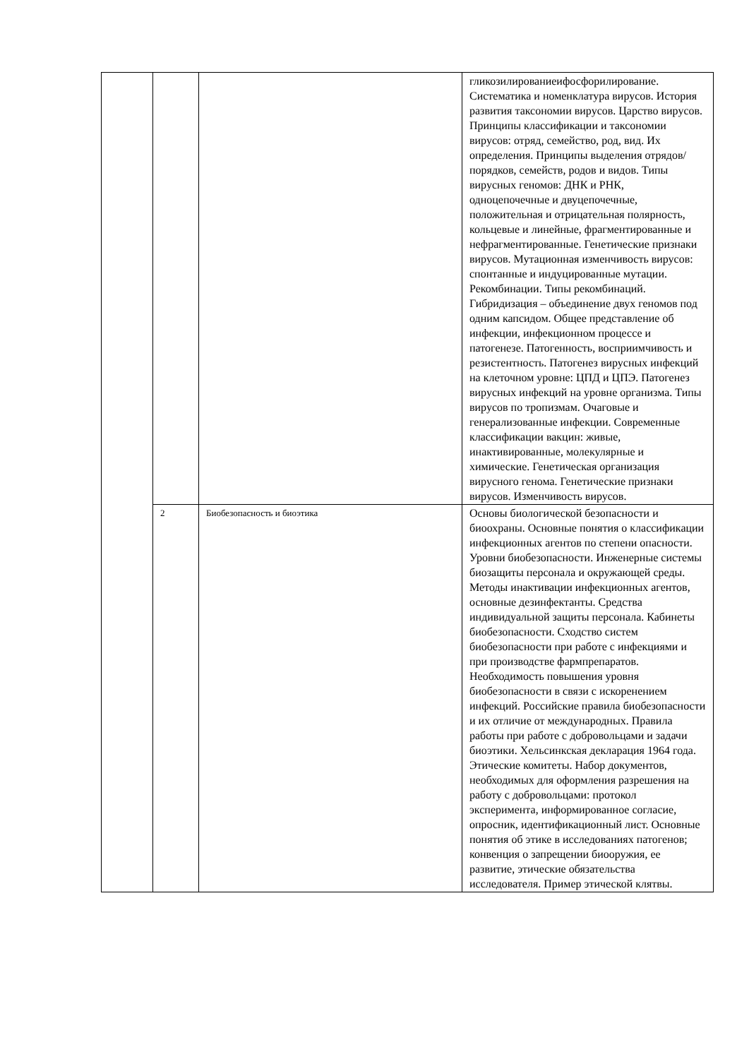| | | | гликозилированиеифосфорилирование. Систематика и номенклатура вирусов. История развития таксономии вирусов. Царство вирусов. Принципы классификации и таксономии вирусов: отряд, семейство, род, вид. Их определения. Принципы выделения отрядов/порядков, семейств, родов и видов. Типы вирусных геномов: ДНК и РНК, одноцепочечные и двуцепочечные, положительная и отрицательная полярность, кольцевые и линейные, фрагментированные и нефрагментированные. Генетические признаки вирусов. Мутационная изменчивость вирусов: спонтанные и индуцированные мутации. Рекомбинации. Типы рекомбинаций. Гибридизация – объединение двух геномов под одним капсидом. Общее представление об инфекции, инфекционном процессе и патогенезе. Патогенность, восприимчивость и резистентность. Патогенез вирусных инфекций на клеточном уровне: ЦПД и ЦПЭ. Патогенез вирусных инфекций на уровне организма. Типы вирусов по тропизмам. Очаговые и генерализованные инфекции. Современные классификации вакцин: живые, инактивированные, молекулярные и химические. Генетическая организация вирусного генома. Генетические признаки вирусов. Изменчивость вирусов. |
| | 2 | Биобезопасность и биоэтика | Основы биологической безопасности и биоохраны. Основные понятия о классификации инфекционных агентов по степени опасности. Уровни биобезопасности. Инженерные системы биозащиты персонала и окружающей среды. Методы инактивации инфекционных агентов, основные дезинфектанты. Средства индивидуальной защиты персонала. Кабинеты биобезопасности. Сходство систем биобезопасности при работе с инфекциями и при производстве фармпрепаратов. Необходимость повышения уровня биобезопасности в связи с искоренением инфекций. Российские правила биобезопасности и их отличие от международных. Правила работы при работе с добровольцами и задачи биоэтики. Хельсинкская декларация 1964 года. Этические комитеты. Набор документов, необходимых для оформления разрешения на работу с добровольцами: протокол эксперимента, информированное согласие, опросник, идентификационный лист. Основные понятия об этике в исследованиях патогенов; конвенция о запрещении биооружия, ее развитие, этические обязательства исследователя. Пример этической клятвы. |